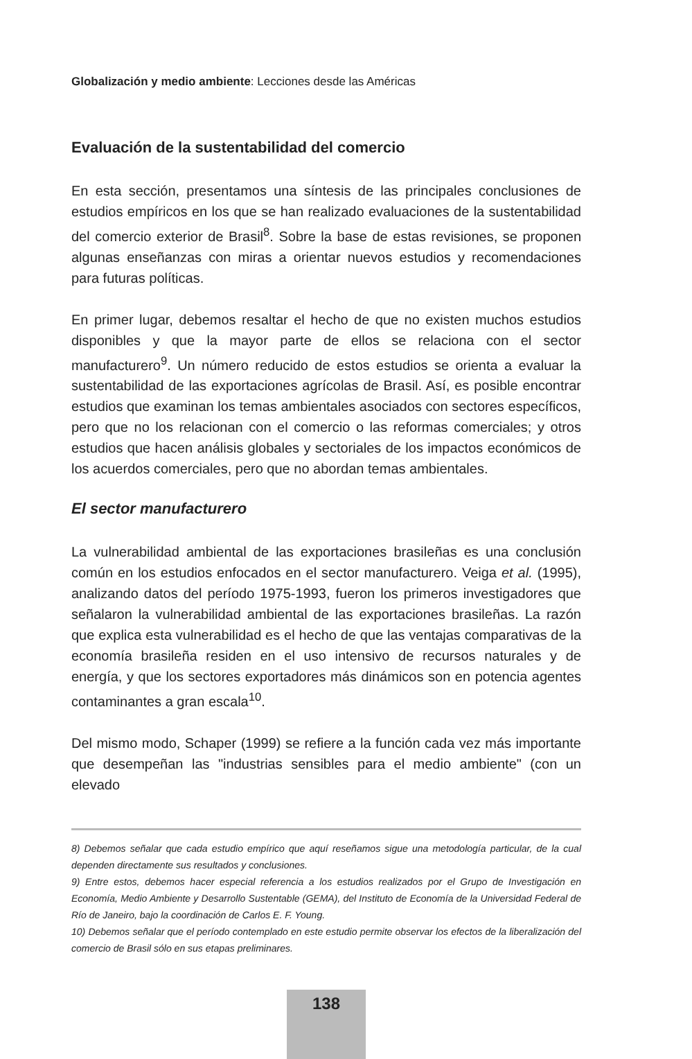Globalización y medio ambiente: Lecciones desde las Américas
Evaluación de la sustentabilidad del comercio
En esta sección, presentamos una síntesis de las principales conclusiones de estudios empíricos en los que se han realizado evaluaciones de la sustentabilidad del comercio exterior de Brasil<sup>8</sup>. Sobre la base de estas revisiones, se proponen algunas enseñanzas con miras a orientar nuevos estudios y recomendaciones para futuras políticas.
En primer lugar, debemos resaltar el hecho de que no existen muchos estudios disponibles y que la mayor parte de ellos se relaciona con el sector manufacturero<sup>9</sup>. Un número reducido de estos estudios se orienta a evaluar la sustentabilidad de las exportaciones agrícolas de Brasil. Así, es posible encontrar estudios que examinan los temas ambientales asociados con sectores específicos, pero que no los relacionan con el comercio o las reformas comerciales; y otros estudios que hacen análisis globales y sectoriales de los impactos económicos de los acuerdos comerciales, pero que no abordan temas ambientales.
El sector manufacturero
La vulnerabilidad ambiental de las exportaciones brasileñas es una conclusión común en los estudios enfocados en el sector manufacturero. Veiga et al. (1995), analizando datos del período 1975-1993, fueron los primeros investigadores que señalaron la vulnerabilidad ambiental de las exportaciones brasileñas. La razón que explica esta vulnerabilidad es el hecho de que las ventajas comparativas de la economía brasileña residen en el uso intensivo de recursos naturales y de energía, y que los sectores exportadores más dinámicos son en potencia agentes contaminantes a gran escala<sup>10</sup>.
Del mismo modo, Schaper (1999) se refiere a la función cada vez más importante que desempeñan las "industrias sensibles para el medio ambiente" (con un elevado
8) Debemos señalar que cada estudio empírico que aquí reseñamos sigue una metodología particular, de la cual dependen directamente sus resultados y conclusiones.
9) Entre estos, debemos hacer especial referencia a los estudios realizados por el Grupo de Investigación en Economía, Medio Ambiente y Desarrollo Sustentable (GEMA), del Instituto de Economía de la Universidad Federal de Río de Janeiro, bajo la coordinación de Carlos E. F. Young.
10) Debemos señalar que el período contemplado en este estudio permite observar los efectos de la liberalización del comercio de Brasil sólo en sus etapas preliminares.
138